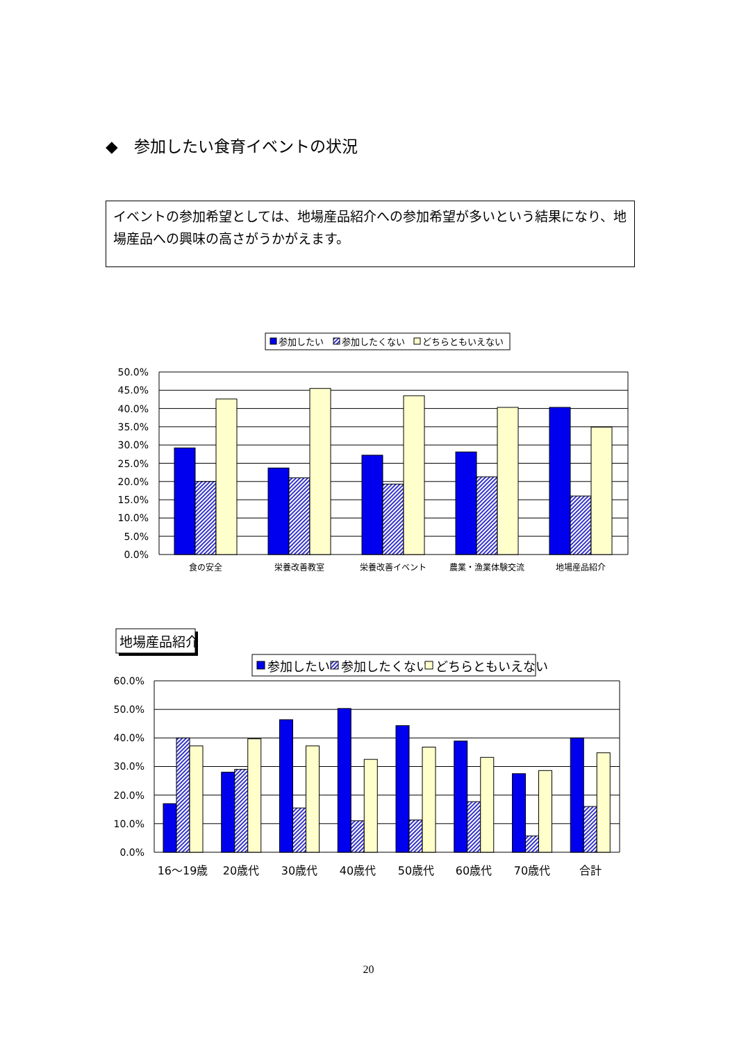◆　参加したい食育イベントの状況
イベントの参加希望としては、地場産品紹介への参加希望が多いという結果になり、地場産品への興味の高さがうかがえます。
参加したい
参加したくない
どちらともいえない
50.0%
45.0%
40.0%
35.0%
30.0%
25.0%
20.0%
15.0%
10.0%
5.0%
0.0%
食の安全
栄養改善教室
栄養改善イベント
農業・漁業体験交流
地場産品紹介
地場産品紹介
参加したい
参加したくない
どちらともいえない
60.0%
50.0%
40.0%
30.0%
20.0%
10.0%
0.0%
16～19歳
20歳代
30歳代
40歳代
50歳代
60歳代
70歳代
合計
20